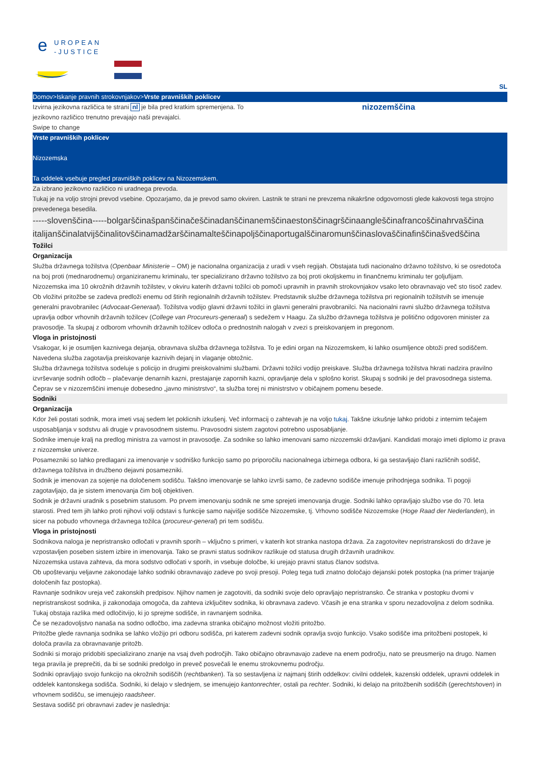e
UROPEAN
-JUSTICE
SL
Domov>Iskanje pravnih strokovnjakov>Vrste pravniških poklicev
Izvirna jezikovna različica te strani nl je bila pred kratkim spremenjena. To jezikovno različico trenutno prevajajo naši prevajalci.
nizozemščina
Swipe to change
Vrste pravniških poklicev
Nizozemska
Ta oddelek vsebuje pregled pravniških poklicev na Nizozemskem.
Za izbrano jezikovno različico ni uradnega prevoda.
Tukaj je na voljo strojni prevod vsebine. Opozarjamo, da je prevod samo okviren. Lastnik te strani ne prevzema nikakršne odgovornosti glede kakovosti tega strojno prevedenega besedila.
-----slovenščina-----bolgarščinašpanščinačeščinadanščinanemščinaestonščinagrščinaangleščinafrancoščinahrvaščina italijanščinalatvijščinalitovščinamadžarščinamalteščinapoljščinaportugalščinaromunščinaslovaščinafinščinašvedščina
Tožilci
Organizacija
Služba državnega tožilstva (Openbaar Ministerie – OM) je nacionalna organizacija z uradi v vseh regijah. Obstajata tudi nacionalno državno tožilstvo, ki se osredotoča na boj proti (mednarodnemu) organiziranemu kriminalu, ter specializirano državno tožilstvo za boj proti okoljskemu in finančnemu kriminalu ter goljufijam.
Nizozemska ima 10 okrožnih državnih tožilstev, v okviru katerih državni tožilci ob pomoči upravnih in pravnih strokovnjakov vsako leto obravnavajo več sto tisoč zadev. Ob vložitvi pritožbe se zadeva predloži enemu od štirih regionalnih državnih tožilstev. Predstavnik službe državnega tožilstva pri regionalnih tožilstvih se imenuje generalni pravobranilec (Advocaat-Generaal). Tožilstva vodijo glavni državni tožilci in glavni generalni pravobranilci. Na nacionalni ravni službo državnega tožilstva upravlja odbor vrhovnih državnih tožilcev (College van Procureurs-generaal) s sedežem v Haagu. Za službo državnega tožilstva je politično odgovoren minister za pravosodje. Ta skupaj z odborom vrhovnih državnih tožilcev odloča o prednostnih nalogah v zvezi s preiskovanjem in pregonom.
Vloga in pristojnosti
Vsakogar, ki je osumljen kaznivega dejanja, obravnava služba državnega tožilstva. To je edini organ na Nizozemskem, ki lahko osumljence obtoži pred sodiščem. Navedena služba zagotavlja preiskovanje kaznivih dejanj in vlaganje obtožnic.
Služba državnega tožilstva sodeluje s policijo in drugimi preiskovalnimi službami. Državni tožilci vodijo preiskave. Služba državnega tožilstva hkrati nadzira pravilno izvrševanje sodnih odločb – plačevanje denarnih kazni, prestajanje zapornih kazni, opravljanje dela v splošno korist. Skupaj s sodniki je del pravosodnega sistema. Čeprav se v nizozemščini imenuje dobesedno „javno ministrstvo“, ta služba torej ni ministrstvo v običajnem pomenu besede.
Sodniki
Organizacija
Kdor želi postati sodnik, mora imeti vsaj sedem let poklicnih izkušenj. Več informacij o zahtevah je na voljo tukaj. Takšne izkušnje lahko pridobi z internim tečajem usposabljanja v sodstvu ali drugje v pravosodnem sistemu. Pravosodni sistem zagotovi potrebno usposabljanje.
Sodnike imenuje kralj na predlog ministra za varnost in pravosodje. Za sodnike so lahko imenovani samo nizozemski državljani. Kandidati morajo imeti diplomo iz prava z nizozemske univerze.
Posamezniki so lahko predlagani za imenovanje v sodniško funkcijo samo po priporočilu nacionalnega izbirnega odbora, ki ga sestavljajo člani različnih sodišč, državnega tožilstva in družbeno dejavni posamezniki.
Sodnik je imenovan za sojenje na določenem sodišču. Takšno imenovanje se lahko izvrši samo, če zadevno sodišče imenuje prihodnjega sodnika. Ti pogoji zagotavljajo, da je sistem imenovanja čim bolj objektiven.
Sodnik je državni uradnik s posebnim statusom. Po prvem imenovanju sodnik ne sme sprejeti imenovanja drugje. Sodniki lahko opravljajo službo vse do 70. leta starosti. Pred tem jih lahko proti njihovi volji odstavi s funkcije samo najvišje sodišče Nizozemske, tj. Vrhovno sodišče Nizozemske (Hoge Raad der Nederlanden), in sicer na pobudo vrhovnega državnega tožilca (procureur-general) pri tem sodišču.
Vloga in pristojnosti
Sodnikova naloga je nepristransko odločati v pravnih sporih – vključno s primeri, v katerih kot stranka nastopa država. Za zagotovitev nepristranskosti do države je vzpostavljen poseben sistem izbire in imenovanja. Tako se pravni status sodnikov razlikuje od statusa drugih državnih uradnikov.
Nizozemska ustava zahteva, da mora sodstvo odločati v sporih, in vsebuje določbe, ki urejajo pravni status članov sodstva.
Ob upoštevanju veljavne zakonodaje lahko sodniki obravnavajo zadeve po svoji presoji. Poleg tega tudi znatno določajo dejanski potek postopka (na primer trajanje določenih faz postopka).
Ravnanje sodnikov ureja več zakonskih predpisov. Njihov namen je zagotoviti, da sodniki svoje delo opravljajo nepristransko. Če stranka v postopku dvomi v nepristranskost sodnika, ji zakonodaja omogoča, da zahteva izključitev sodnika, ki obravnava zadevo. Včasih je ena stranka v sporu nezadovoljna z delom sodnika. Tukaj obstaja razlika med odločitvijo, ki jo sprejme sodišče, in ravnanjem sodnika.
Če se nezadovoljstvo nanaša na sodno odločbo, ima zadevna stranka običajno možnost vložiti pritožbo.
Pritožbe glede ravnanja sodnika se lahko vložijo pri odboru sodišča, pri katerem zadevni sodnik opravlja svojo funkcijo. Vsako sodišče ima pritožbeni postopek, ki določa pravila za obravnavanje pritožb.
Sodniki si morajo pridobiti specializirano znanje na vsaj dveh področjih. Tako običajno obravnavajo zadeve na enem področju, nato se preusmerijo na drugo. Namen tega pravila je preprečiti, da bi se sodniki predolgo in preveč posvečali le enemu strokovnemu področju.
Sodniki opravljajo svojo funkcijo na okrožnih sodiščih (rechtbanken). Ta so sestavljena iz najmanj štirih oddelkov: civilni oddelek, kazenski oddelek, upravni oddelek in oddelek kantonskega sodišča. Sodniki, ki delajo v slednjem, se imenujejo kantonrechter, ostali pa rechter. Sodniki, ki delajo na pritožbenih sodiščih (gerechtshoven) in vrhovnem sodišču, se imenujejo raadsheer.
Sestava sodišč pri obravnavi zadev je naslednja: